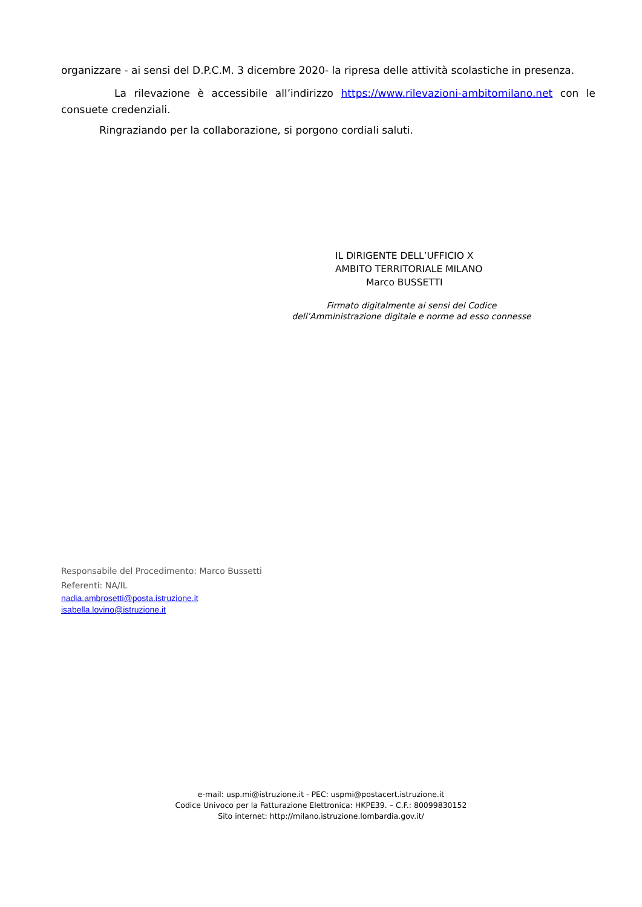organizzare - ai sensi del D.P.C.M. 3 dicembre 2020- la ripresa delle attività scolastiche in presenza.
La rilevazione è accessibile all’indirizzo https://www.rilevazioni-ambitomilano.net con le consuete credenziali.
Ringraziando per la collaborazione, si porgono cordiali saluti.
IL DIRIGENTE DELL’UFFICIO X
AMBITO TERRITORIALE MILANO
Marco BUSSETTI
Firmato digitalmente ai sensi del Codice
dell’Amministrazione digitale e norme ad esso connesse
Responsabile del Procedimento: Marco Bussetti
Referenti: NA/IL
nadia.ambrosetti@posta.istruzione.it
isabella.lovino@istruzione.it
e-mail: usp.mi@istruzione.it - PEC: uspmi@postacert.istruzione.it
Codice Univoco per la Fatturazione Elettronica: HKPE39. – C.F.: 80099830152
Sito internet: http://milano.istruzione.lombardia.gov.it/